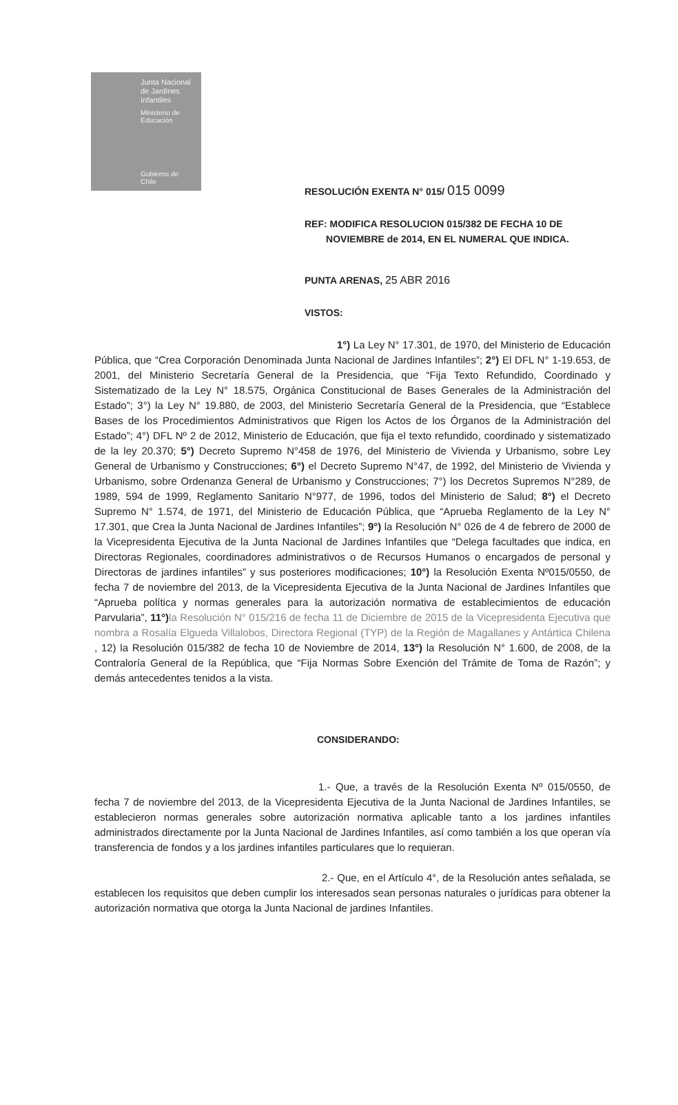Junta Nacional de Jardines Infantiles
Ministerio de Educación
Gobierno de Chile
RESOLUCIÓN EXENTA N° 015/ 015 0099
REF: MODIFICA RESOLUCION 015/382 DE FECHA 10 DE
NOVIEMBRE de 2014, EN EL NUMERAL QUE INDICA.
PUNTA ARENAS, 25 ABR 2016
VISTOS:
1°) La Ley N° 17.301, de 1970, del Ministerio de Educación Pública, que “Crea Corporación Denominada Junta Nacional de Jardines Infantiles”; 2°) El DFL N° 1-19.653, de 2001, del Ministerio Secretaría General de la Presidencia, que “Fija Texto Refundido, Coordinado y Sistematizado de la Ley N° 18.575, Orgánica Constitucional de Bases Generales de la Administración del Estado”; 3°) la Ley N° 19.880, de 2003, del Ministerio Secretaría General de la Presidencia, que “Establece Bases de los Procedimientos Administrativos que Rigen los Actos de los Órganos de la Administración del Estado”; 4°) DFL Nº 2 de 2012, Ministerio de Educación, que fija el texto refundido, coordinado y sistematizado de la ley 20.370; 5°) Decreto Supremo N°458 de 1976, del Ministerio de Vivienda y Urbanismo, sobre Ley General de Urbanismo y Construcciones; 6°) el Decreto Supremo N°47, de 1992, del Ministerio de Vivienda y Urbanismo, sobre Ordenanza General de Urbanismo y Construcciones; 7°) los Decretos Supremos N°289, de 1989, 594 de 1999, Reglamento Sanitario N°977, de 1996, todos del Ministerio de Salud; 8°) el Decreto Supremo N° 1.574, de 1971, del Ministerio de Educación Pública, que “Aprueba Reglamento de la Ley N° 17.301, que Crea la Junta Nacional de Jardines Infantiles”; 9°) la Resolución N° 026 de 4 de febrero de 2000 de la Vicepresidenta Ejecutiva de la Junta Nacional de Jardines Infantiles que “Delega facultades que indica, en Directoras Regionales, coordinadores administrativos o de Recursos Humanos o encargados de personal y Directoras de jardines infantiles” y sus posteriores modificaciones; 10°) la Resolución Exenta Nº015/0550, de fecha 7 de noviembre del 2013, de la Vicepresidenta Ejecutiva de la Junta Nacional de Jardines Infantiles que “Aprueba política y normas generales para la autorización normativa de establecimientos de educación Parvularia”, 11°) la Resolución N° 015/216 de fecha 11 de Diciembre de 2015 de la Vicepresidenta Ejecutiva que nombra a Rosalía Elgueda Villalobos, Directora Regional (TYP) de la Región de Magallanes y Antártica Chilena , 12) la Resolución 015/382 de fecha 10 de Noviembre de 2014, 13°) la Resolución N° 1.600, de 2008, de la Contraloría General de la República, que “Fija Normas Sobre Exención del Trámite de Toma de Razón”; y demás antecedentes tenidos a la vista.
CONSIDERANDO:
1.- Que, a través de la Resolución Exenta Nº 015/0550, de fecha 7 de noviembre del 2013, de la Vicepresidenta Ejecutiva de la Junta Nacional de Jardines Infantiles, se establecieron normas generales sobre autorización normativa aplicable tanto a los jardines infantiles administrados directamente por la Junta Nacional de Jardines Infantiles, así como también a los que operan vía transferencia de fondos y a los jardines infantiles particulares que lo requieran.
2.- Que, en el Artículo 4°, de la Resolución antes señalada, se establecen los requisitos que deben cumplir los interesados sean personas naturales o jurídicas para obtener la autorización normativa que otorga la Junta Nacional de jardines Infantiles.